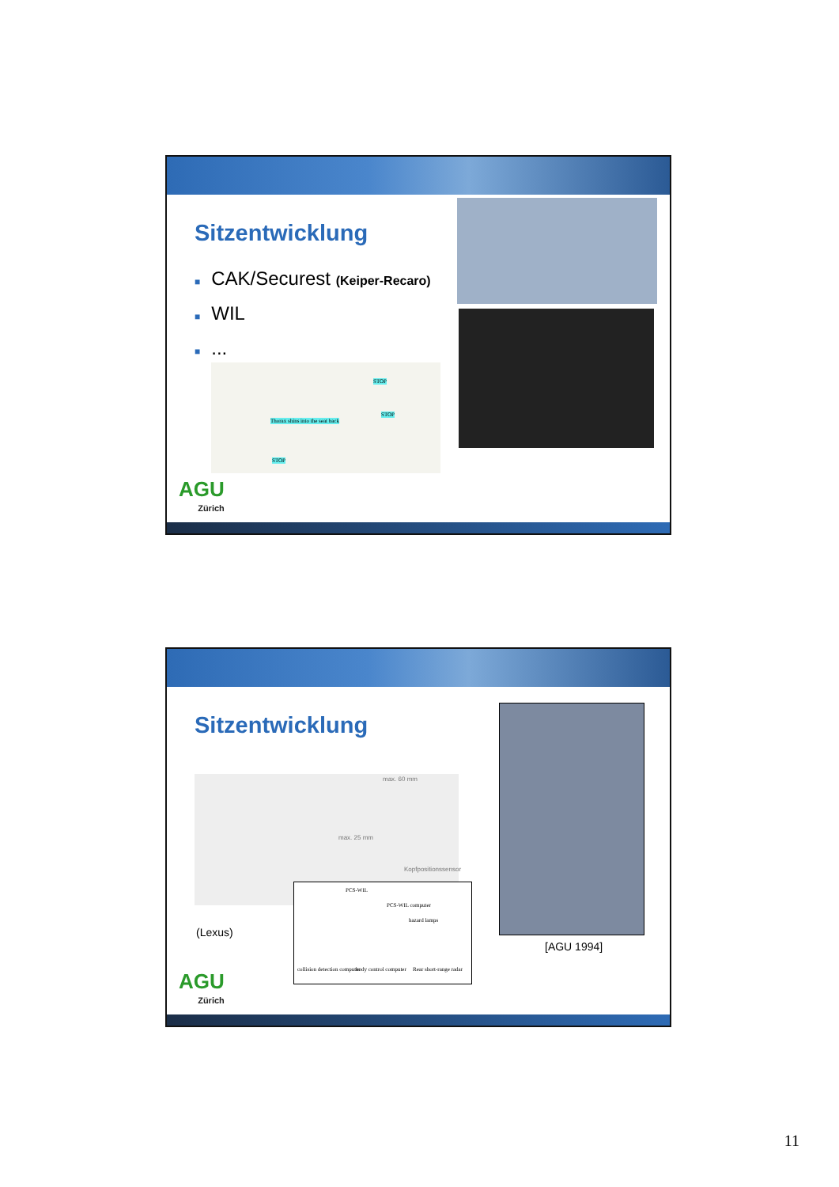Sitzentwicklung
■ CAK/Securest (Keiper-Recaro)
■ WIL
■...
Thorax shins into the seat back
STOP
STOP
STOP
AGU
Zürich
Sitzentwicklung
max. 60 mm
max. 25 mm
Kopfpositionssensor
(Lexus)
PCS-WIL
PCS-WIL computer
hazard lamps
collision detection computer body control computer Rear short-range radar
[AGU 1994]
AGU
Zürich
11